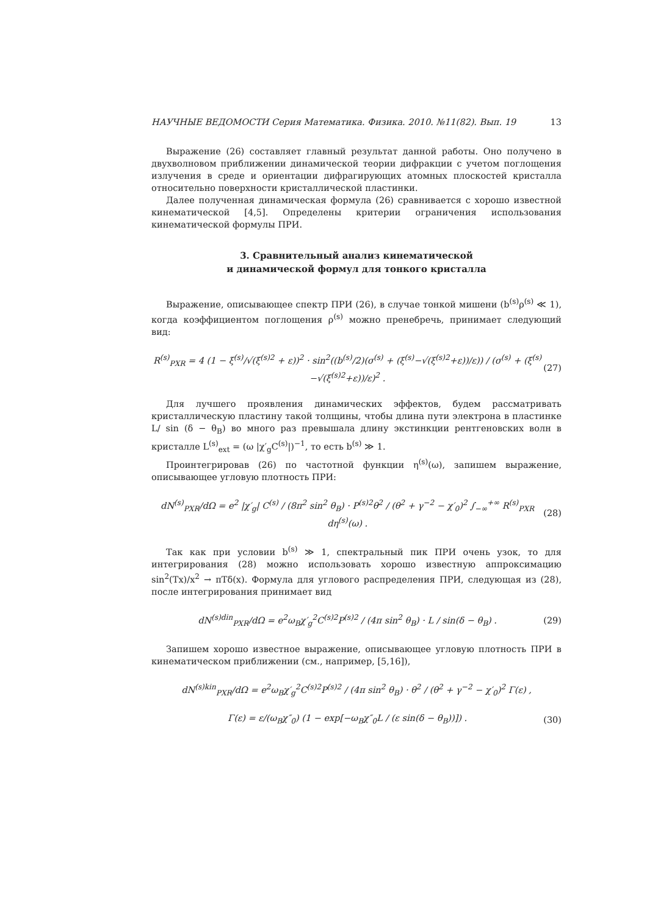НАУЧНЫЕ ВЕДОМОСТИ Серия Математика. Физика. 2010. №11(82). Вып. 19 13
Выражение (26) составляет главный результат данной работы. Оно получено в двухволновом приближении динамической теории дифракции с учетом поглощения излучения в среде и ориентации дифрагирующих атомных плоскостей кристалла относительно поверхности кристаллической пластинки.
Далее полученная динамическая формула (26) сравнивается с хорошо известной кинематической [4,5]. Определены критерии ограничения использования кинематической формулы ПРИ.
3. Сравнительный анализ кинематической
и динамической формул для тонкого кристалла
Выражение, описывающее спектр ПРИ (26), в случае тонкой мишени (b<sup>(s)</sup>ρ<sup>(s)</sup> ≪ 1), когда коэффициентом поглощения ρ<sup>(s)</sup> можно пренебречь, принимает следующий вид:
R<sup>(s)</sup><sub>PXR</sub> = 4 (1 − ξ<sup>(s)</sup>/√(ξ<sup>(s)2</sup> + ε))<sup>2</sup> · sin<sup>2</sup>((b<sup>(s)</sup>/2)(σ<sup>(s)</sup> + (ξ<sup>(s)</sup>−√(ξ<sup>(s)2</sup>+ε))/ε)) / (σ<sup>(s)</sup> + (ξ<sup>(s)</sup>−√(ξ<sup>(s)2</sup>+ε))/ε)<sup>2</sup> . (27)
Для лучшего проявления динамических эффектов, будем рассматривать кристаллическую пластину такой толщины, чтобы длина пути электрона в пластинке L/ sin (δ − θ<sub>B</sub>) во много раз превышала длину экстинкции рентгеновских волн в кристалле L<sup>(s)</sup><sub>ext</sub> = (ω |χ′<sub>g</sub>C<sup>(s)</sup>|)<sup>−1</sup>, то есть b<sup>(s)</sup> ≫ 1.
Проинтегрировав (26) по частотной функции η<sup>(s)</sup>(ω), запишем выражение, описывающее угловую плотность ПРИ:
dN<sup>(s)</sup><sub>PXR</sub>/dΩ = e<sup>2</sup> |χ′<sub>g</sub>| C<sup>(s)</sup> / (8π<sup>2</sup> sin<sup>2</sup> θ<sub>B</sub>) · P<sup>(s)2</sup>θ<sup>2</sup> / (θ<sup>2</sup> + γ<sup>−2</sup> − χ′<sub>0</sub>)<sup>2</sup> ∫<sub>−∞</sub><sup>+∞</sup> R<sup>(s)</sup><sub>PXR</sub> dη<sup>(s)</sup>(ω) . (28)
Так как при условии b<sup>(s)</sup> ≫ 1, спектральный пик ПРИ очень узок, то для интегрирования (28) можно использовать хорошо известную аппроксимацию sin<sup>2</sup>(Tx)/x<sup>2</sup> → πTδ(x). Формула для углового распределения ПРИ, следующая из (28), после интегрирования принимает вид
dN<sup>(s)din</sup><sub>PXR</sub>/dΩ = e<sup>2</sup>ω<sub>B</sub>χ′<sub>g</sub><sup>2</sup>C<sup>(s)2</sup>P<sup>(s)2</sup> / (4π sin<sup>2</sup> θ<sub>B</sub>) · L / sin(δ − θ<sub>B</sub>) . (29)
Запишем хорошо известное выражение, описывающее угловую плотность ПРИ в кинематическом приближении (см., например, [5,16]),
dN<sup>(s)kin</sup><sub>PXR</sub>/dΩ = e<sup>2</sup>ω<sub>B</sub>χ′<sub>g</sub><sup>2</sup>C<sup>(s)2</sup>P<sup>(s)2</sup> / (4π sin<sup>2</sup> θ<sub>B</sub>) · θ<sup>2</sup> / (θ<sup>2</sup> + γ<sup>−2</sup> − χ′<sub>0</sub>)<sup>2</sup> Γ(ε) ,
Γ(ε) = ε/(ω<sub>B</sub>χ″<sub>0</sub>) (1 − exp[−ω<sub>B</sub>χ″<sub>0</sub>L / (ε sin(δ − θ<sub>B</sub>))]) . (30)